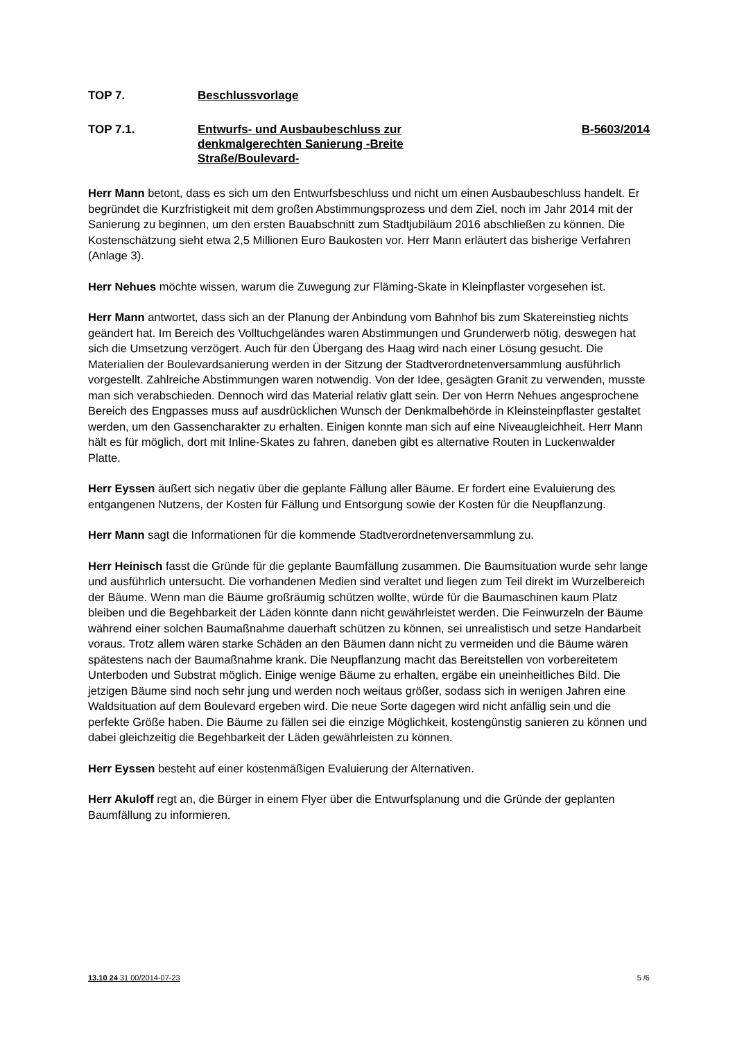TOP 7. Beschlussvorlage
TOP 7.1. Entwurfs- und Ausbaubeschluss zur denkmalgerechten Sanierung -Breite Straße/Boulevard-
B-5603/2014
Herr Mann betont, dass es sich um den Entwurfsbeschluss und nicht um einen Ausbaubeschluss handelt. Er begründet die Kurzfristigkeit mit dem großen Abstimmungsprozess und dem Ziel, noch im Jahr 2014 mit der Sanierung zu beginnen, um den ersten Bauabschnitt zum Stadtjubiläum 2016 abschließen zu können. Die Kostenschätzung sieht etwa 2,5 Millionen Euro Baukosten vor. Herr Mann erläutert das bisherige Verfahren (Anlage 3).
Herr Nehues möchte wissen, warum die Zuwegung zur Fläming-Skate in Kleinpflaster vorgesehen ist.
Herr Mann antwortet, dass sich an der Planung der Anbindung vom Bahnhof bis zum Skatereinstieg nichts geändert hat. Im Bereich des Volltuchgeländes waren Abstimmungen und Grunderwerb nötig, deswegen hat sich die Umsetzung verzögert. Auch für den Übergang des Haag wird nach einer Lösung gesucht. Die Materialien der Boulevardsanierung werden in der Sitzung der Stadtverordnetenversammlung ausführlich vorgestellt. Zahlreiche Abstimmungen waren notwendig. Von der Idee, gesägten Granit zu verwenden, musste man sich verabschieden. Dennoch wird das Material relativ glatt sein. Der von Herrn Nehues angesprochene Bereich des Engpasses muss auf ausdrücklichen Wunsch der Denkmalbehörde in Kleinsteinpflaster gestaltet werden, um den Gassencharakter zu erhalten. Einigen konnte man sich auf eine Niveaugleichheit. Herr Mann hält es für möglich, dort mit Inline-Skates zu fahren, daneben gibt es alternative Routen in Luckenwalder Platte.
Herr Eyssen äußert sich negativ über die geplante Fällung aller Bäume. Er fordert eine Evaluierung des entgangenen Nutzens, der Kosten für Fällung und Entsorgung sowie der Kosten für die Neupflanzung.
Herr Mann sagt die Informationen für die kommende Stadtverordnetenversammlung zu.
Herr Heinisch fasst die Gründe für die geplante Baumfällung zusammen. Die Baumsituation wurde sehr lange und ausführlich untersucht. Die vorhandenen Medien sind veraltet und liegen zum Teil direkt im Wurzelbereich der Bäume. Wenn man die Bäume großräumig schützen wollte, würde für die Baumaschinen kaum Platz bleiben und die Begehbarkeit der Läden könnte dann nicht gewährleistet werden. Die Feinwurzeln der Bäume während einer solchen Baumaßnahme dauerhaft schützen zu können, sei unrealistisch und setze Handarbeit voraus. Trotz allem wären starke Schäden an den Bäumen dann nicht zu vermeiden und die Bäume wären spätestens nach der Baumaßnahme krank. Die Neupflanzung macht das Bereitstellen von vorbereitetem Unterboden und Substrat möglich. Einige wenige Bäume zu erhalten, ergäbe ein uneinheitliches Bild. Die jetzigen Bäume sind noch sehr jung und werden noch weitaus größer, sodass sich in wenigen Jahren eine Waldsituation auf dem Boulevard ergeben wird. Die neue Sorte dagegen wird nicht anfällig sein und die perfekte Größe haben. Die Bäume zu fällen sei die einzige Möglichkeit, kostengünstig sanieren zu können und dabei gleichzeitig die Begehbarkeit der Läden gewährleisten zu können.
Herr Eyssen besteht auf einer kostenmäßigen Evaluierung der Alternativen.
Herr Akuloff regt an, die Bürger in einem Flyer über die Entwurfsplanung und die Gründe der geplanten Baumfällung zu informieren.
13.10 24 31 00/2014-07-23 5 /6